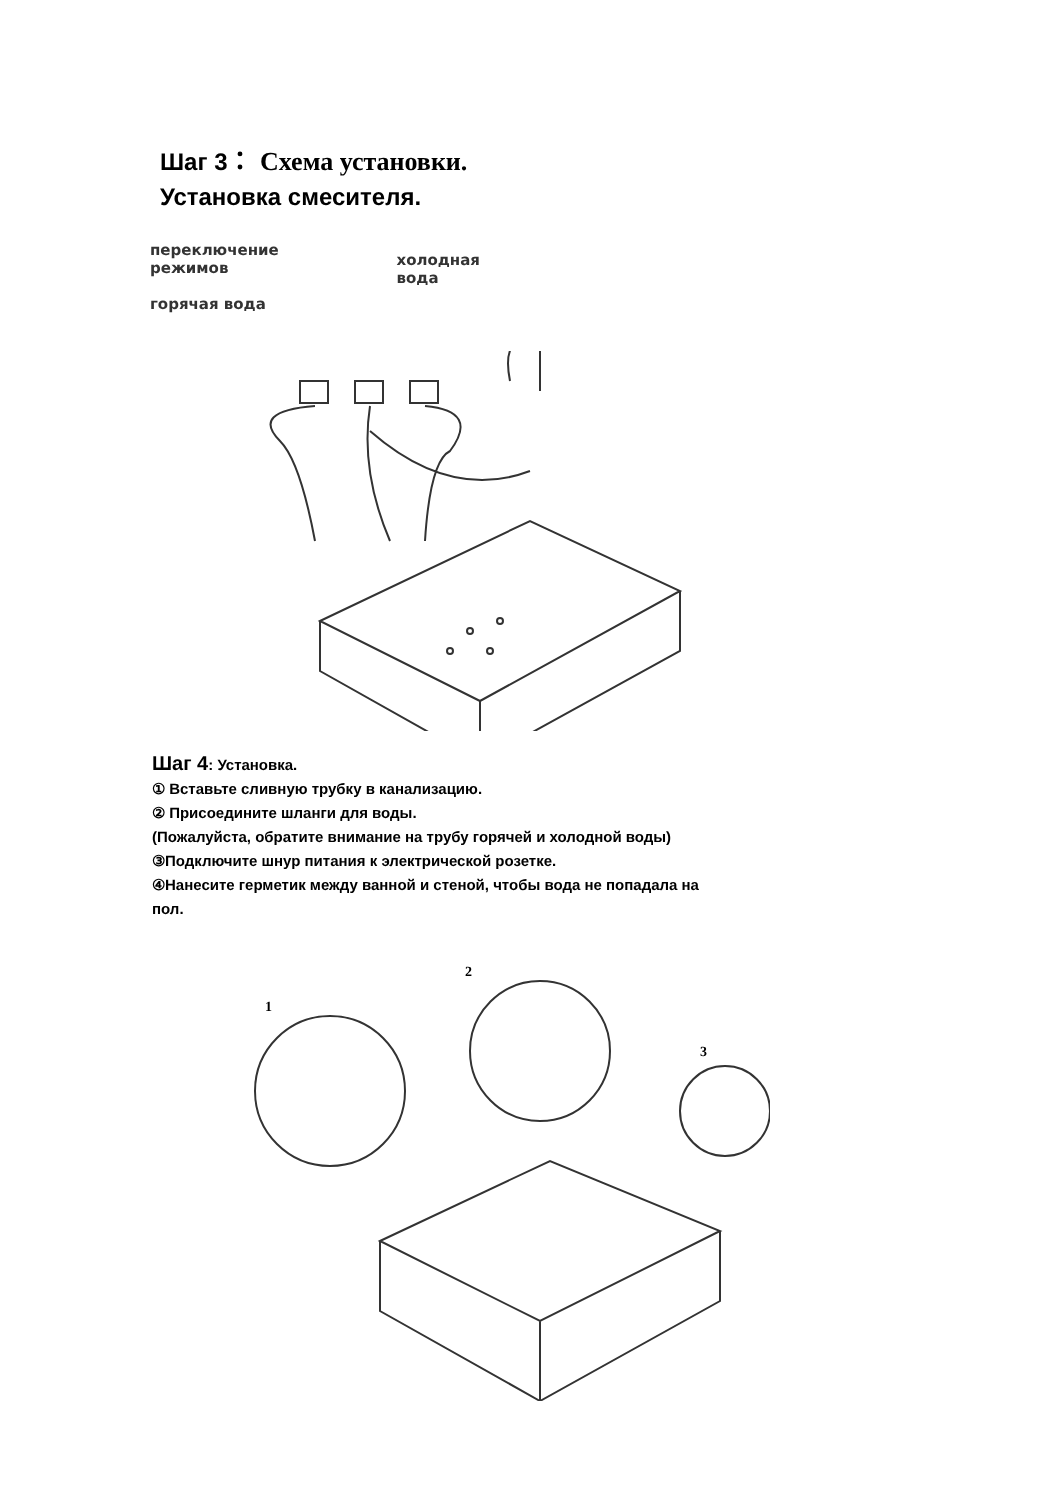Шаг 3： Схема установки.
Установка смесителя.
переключение
режимов
горячая вода
холодная
вода
Шаг 4: Установка.
① Вставьте сливную трубку в канализацию.
② Присоедините шланги для воды.
(Пожалуйста, обратите внимание на трубу горячей и холодной воды)
③Подключите шнур питания к электрической розетке.
④Нанесите герметик между ванной и стеной, чтобы вода не попадала на
пол.
1
2
3